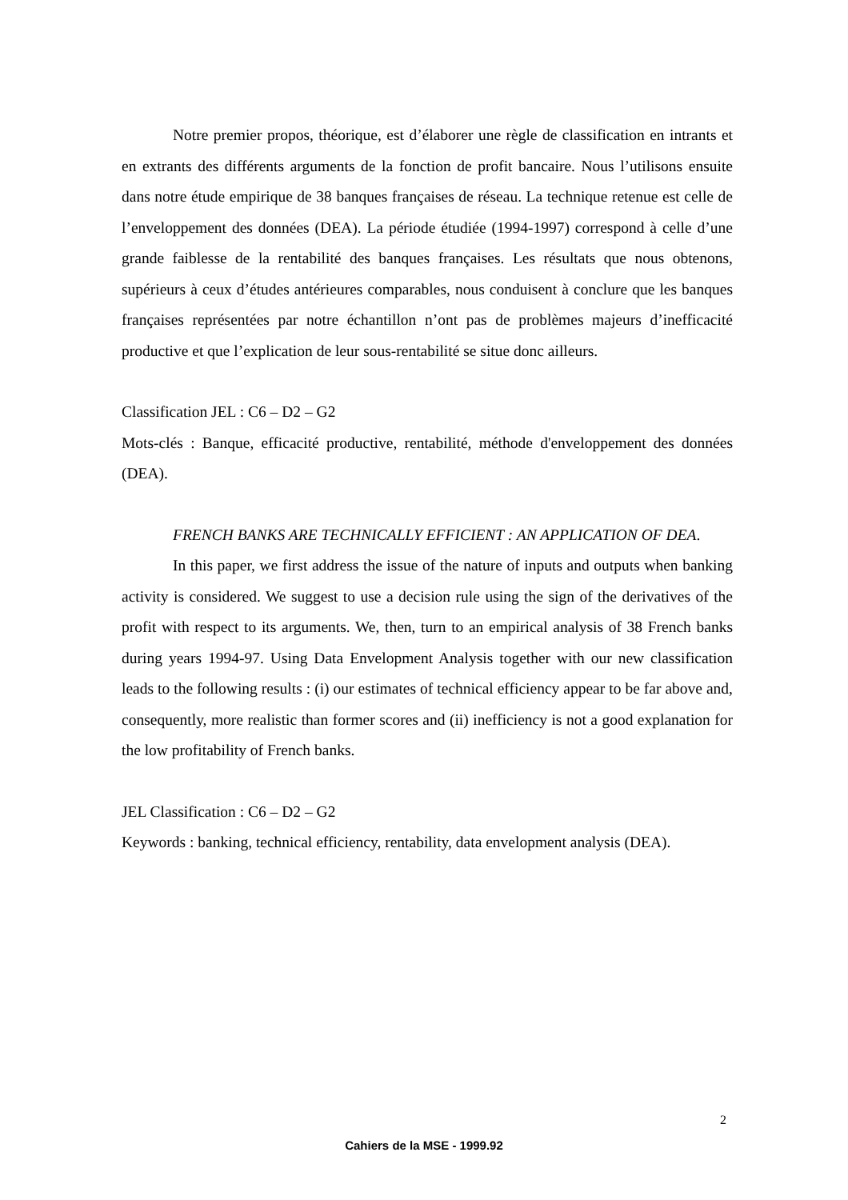Notre premier propos, théorique, est d’élaborer une règle de classification en intrants et en extrants des différents arguments de la fonction de profit bancaire. Nous l’utilisons ensuite dans notre étude empirique de 38 banques françaises de réseau. La technique retenue est celle de l’enveloppement des données (DEA). La période étudiée (1994-1997) correspond à celle d’une grande faiblesse de la rentabilité des banques françaises. Les résultats que nous obtenons, supérieurs à ceux d’études antérieures comparables, nous conduisent à conclure que les banques françaises représentées par notre échantillon n’ont pas de problèmes majeurs d’inefficacité productive et que l’explication de leur sous-rentabilité se situe donc ailleurs.
Classification JEL : C6 – D2 – G2
Mots-clés : Banque, efficacité productive, rentabilité, méthode d'enveloppement des données (DEA).
FRENCH BANKS ARE TECHNICALLY EFFICIENT : AN APPLICATION OF DEA.
In this paper, we first address the issue of the nature of inputs and outputs when banking activity is considered. We suggest to use a decision rule using the sign of the derivatives of the profit with respect to its arguments. We, then, turn to an empirical analysis of 38 French banks during years 1994-97. Using Data Envelopment Analysis together with our new classification leads to the following results : (i) our estimates of technical efficiency appear to be far above and, consequently, more realistic than former scores and (ii) inefficiency is not a good explanation for the low profitability of French banks.
JEL Classification : C6 – D2 – G2
Keywords : banking, technical efficiency, rentability, data envelopment analysis (DEA).
2
Cahiers de la MSE - 1999.92